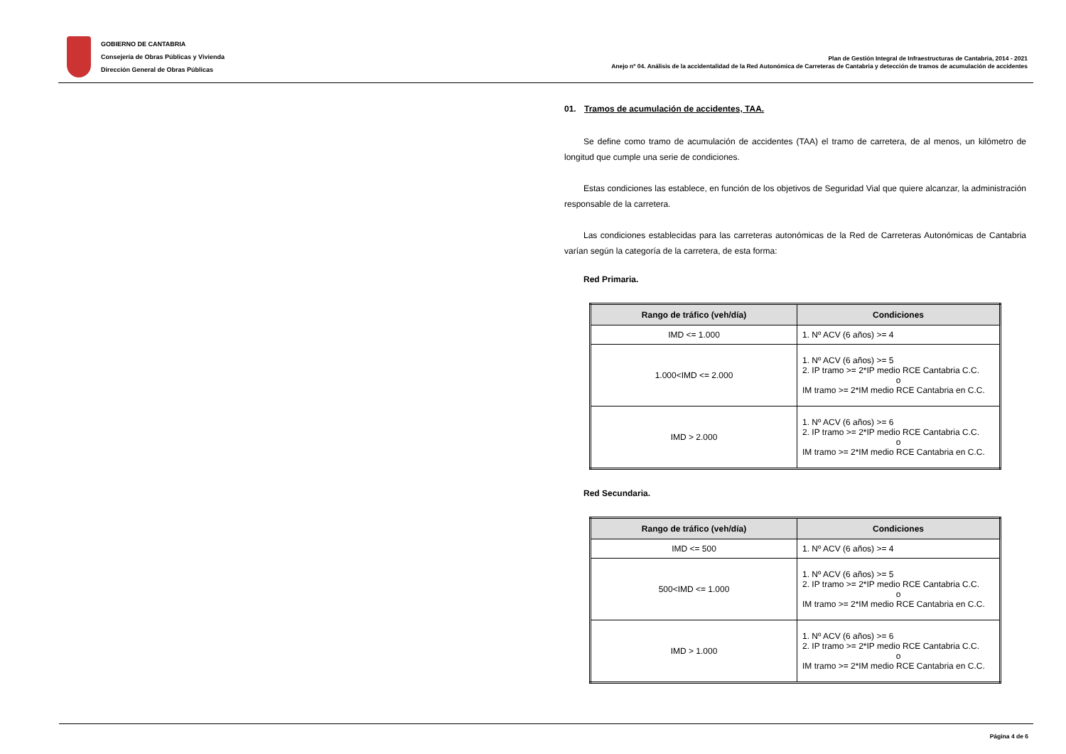GOBIERNO DE CANTABRIA
Consejería de Obras Públicas y Vivienda
Dirección General de Obras Públicas
Plan de Gestión Integral de Infraestructuras de Cantabria, 2014 - 2021
Anejo nº 04. Análisis de la accidentalidad de la Red Autonómica de Carreteras de Cantabria y detección de tramos de acumulación de accidentes
01. Tramos de acumulación de accidentes, TAA.
Se define como tramo de acumulación de accidentes (TAA) el tramo de carretera, de al menos, un kilómetro de longitud que cumple una serie de condiciones.
Estas condiciones las establece, en función de los objetivos de Seguridad Vial que quiere alcanzar, la administración responsable de la carretera.
Las condiciones establecidas para las carreteras autonómicas de la Red de Carreteras Autonómicas de Cantabria varían según la categoría de la carretera, de esta forma:
Red Primaria.
| Rango de tráfico (veh/día) | Condiciones |
| --- | --- |
| IMD <= 1.000 | 1. Nº ACV (6 años) >= 4 |
| 1.000<IMD <= 2.000 | 1. Nº ACV (6 años) >= 5 2. IP tramo >= 2*IP medio RCE Cantabria C.C. o IM tramo >= 2*IM medio RCE Cantabria en C.C. |
| IMD > 2.000 | 1. Nº ACV (6 años) >= 6 2. IP tramo >= 2*IP medio RCE Cantabria C.C. o IM tramo >= 2*IM medio RCE Cantabria en C.C. |
Red Secundaria.
| Rango de tráfico (veh/día) | Condiciones |
| --- | --- |
| IMD <= 500 | 1. Nº ACV (6 años) >= 4 |
| 500<IMD <= 1.000 | 1. Nº ACV (6 años) >= 5 2. IP tramo >= 2*IP medio RCE Cantabria C.C. o IM tramo >= 2*IM medio RCE Cantabria en C.C. |
| IMD > 1.000 | 1. Nº ACV (6 años) >= 6 2. IP tramo >= 2*IP medio RCE Cantabria C.C. o IM tramo >= 2*IM medio RCE Cantabria en C.C. |
Página 4 de 6